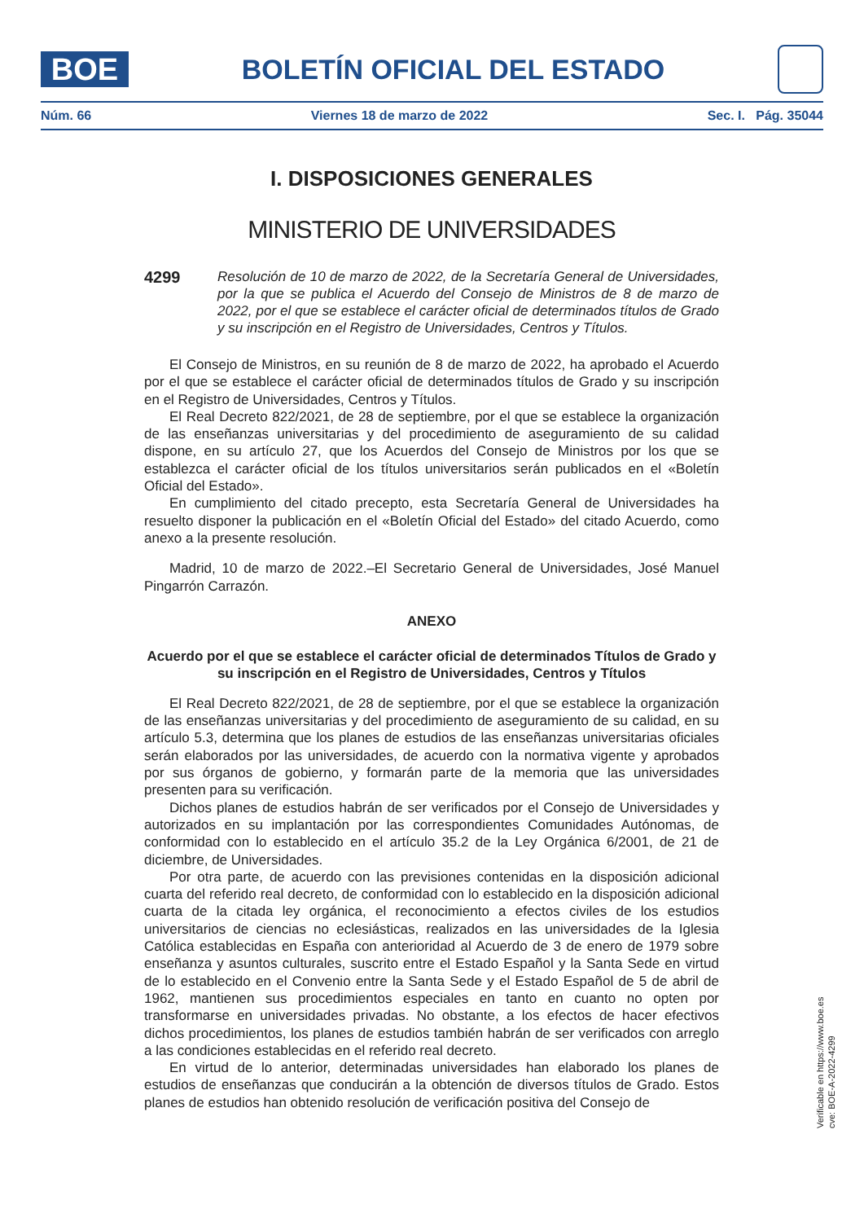BOE
BOLETÍN OFICIAL DEL ESTADO
Núm. 66 Viernes 18 de marzo de 2022 Sec. I. Pág. 35044
I. DISPOSICIONES GENERALES
MINISTERIO DE UNIVERSIDADES
4299
Resolución de 10 de marzo de 2022, de la Secretaría General de Universidades, por la que se publica el Acuerdo del Consejo de Ministros de 8 de marzo de 2022, por el que se establece el carácter oficial de determinados títulos de Grado y su inscripción en el Registro de Universidades, Centros y Títulos.
El Consejo de Ministros, en su reunión de 8 de marzo de 2022, ha aprobado el Acuerdo por el que se establece el carácter oficial de determinados títulos de Grado y su inscripción en el Registro de Universidades, Centros y Títulos.
El Real Decreto 822/2021, de 28 de septiembre, por el que se establece la organización de las enseñanzas universitarias y del procedimiento de aseguramiento de su calidad dispone, en su artículo 27, que los Acuerdos del Consejo de Ministros por los que se establezca el carácter oficial de los títulos universitarios serán publicados en el «Boletín Oficial del Estado».
En cumplimiento del citado precepto, esta Secretaría General de Universidades ha resuelto disponer la publicación en el «Boletín Oficial del Estado» del citado Acuerdo, como anexo a la presente resolución.
Madrid, 10 de marzo de 2022.–El Secretario General de Universidades, José Manuel Pingarrón Carrazón.
ANEXO
Acuerdo por el que se establece el carácter oficial de determinados Títulos de Grado y su inscripción en el Registro de Universidades, Centros y Títulos
El Real Decreto 822/2021, de 28 de septiembre, por el que se establece la organización de las enseñanzas universitarias y del procedimiento de aseguramiento de su calidad, en su artículo 5.3, determina que los planes de estudios de las enseñanzas universitarias oficiales serán elaborados por las universidades, de acuerdo con la normativa vigente y aprobados por sus órganos de gobierno, y formarán parte de la memoria que las universidades presenten para su verificación.
Dichos planes de estudios habrán de ser verificados por el Consejo de Universidades y autorizados en su implantación por las correspondientes Comunidades Autónomas, de conformidad con lo establecido en el artículo 35.2 de la Ley Orgánica 6/2001, de 21 de diciembre, de Universidades.
Por otra parte, de acuerdo con las previsiones contenidas en la disposición adicional cuarta del referido real decreto, de conformidad con lo establecido en la disposición adicional cuarta de la citada ley orgánica, el reconocimiento a efectos civiles de los estudios universitarios de ciencias no eclesiásticas, realizados en las universidades de la Iglesia Católica establecidas en España con anterioridad al Acuerdo de 3 de enero de 1979 sobre enseñanza y asuntos culturales, suscrito entre el Estado Español y la Santa Sede en virtud de lo establecido en el Convenio entre la Santa Sede y el Estado Español de 5 de abril de 1962, mantienen sus procedimientos especiales en tanto en cuanto no opten por transformarse en universidades privadas. No obstante, a los efectos de hacer efectivos dichos procedimientos, los planes de estudios también habrán de ser verificados con arreglo a las condiciones establecidas en el referido real decreto.
En virtud de lo anterior, determinadas universidades han elaborado los planes de estudios de enseñanzas que conducirán a la obtención de diversos títulos de Grado. Estos planes de estudios han obtenido resolución de verificación positiva del Consejo de
Verificable en https://www.boe.es
cve: BOE-A-2022-4299